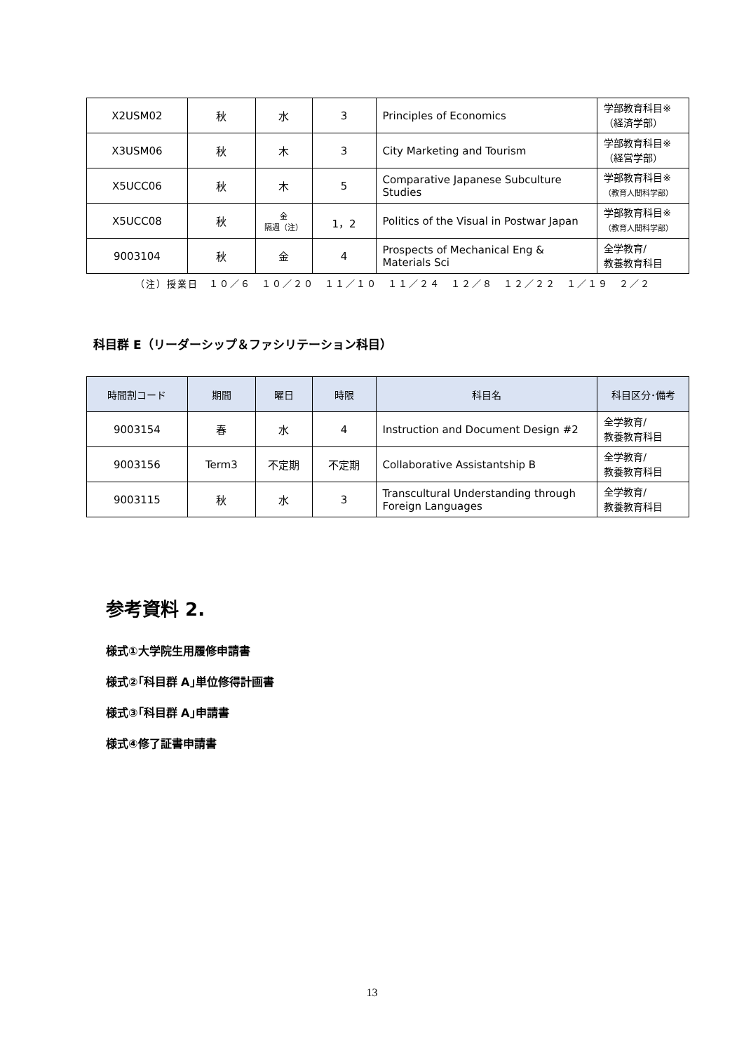| X2USM02 | 秋 | 水 | 3 | Principles of Economics | 学部教育科目※ （経済学部） |
| X3USM06 | 秋 | 木 | 3 | City Marketing and Tourism | 学部教育科目※ （経営学部） |
| X5UCC06 | 秋 | 木 | 5 | Comparative Japanese Subculture Studies | 学部教育科目※ （教育人間科学部） |
| X5UCC08 | 秋 | 金 隔週（注） | 1，2 | Politics of the Visual in Postwar Japan | 学部教育科目※ （教育人間科学部） |
| 9003104 | 秋 | 金 | 4 | Prospects of Mechanical Eng & Materials Sci | 全学教育/ 教養教育科目 |
（注）授業日　１０／６　１０／２０　１１／１０　１１／２４　１２／８　１２／２２　１／１９　２／２
科目群 E（リーダーシップ＆ファシリテーション科目）
| 時間割コード | 期間 | 曜日 | 時限 | 科目名 | 科目区分･備考 |
| --- | --- | --- | --- | --- | --- |
| 9003154 | 春 | 水 | 4 | Instruction and Document Design #2 | 全学教育/ 教養教育科目 |
| 9003156 | Term3 | 不定期 | 不定期 | Collaborative Assistantship B | 全学教育/ 教養教育科目 |
| 9003115 | 秋 | 水 | 3 | Transcultural Understanding through Foreign Languages | 全学教育/ 教養教育科目 |
参考資料 2.
様式①大学院生用履修申請書
様式②｢科目群 A｣単位修得計画書
様式③｢科目群 A｣申請書
様式④修了証書申請書
13